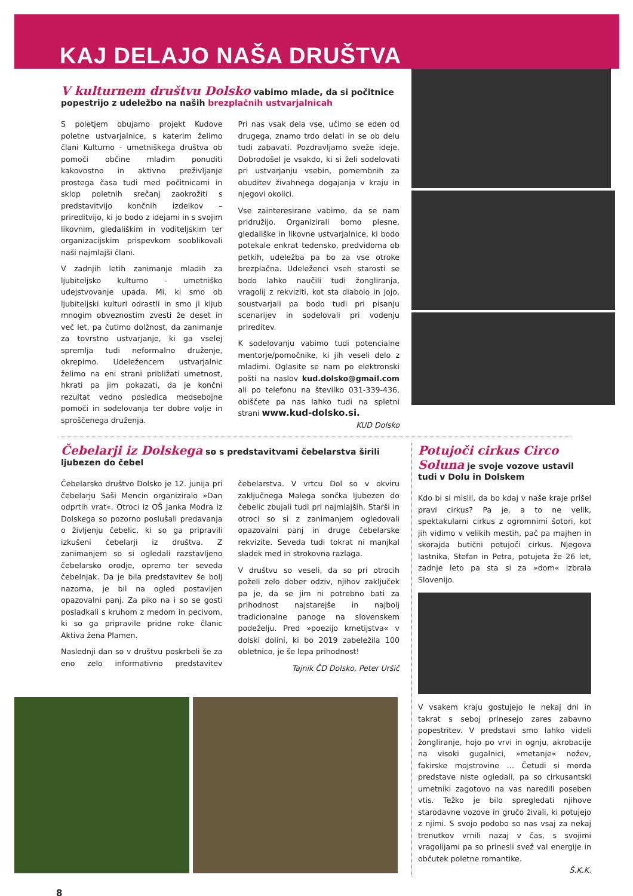KAJ DELAJO NAŠA DRUŠTVA
V kulturnem društvu Dolsko vabimo mlade, da si počitnice popestrijo z udeležbo na naših brezplačnih ustvarjalnicah
S poletjem obujamo projekt Kudove poletne ustvarjalnice, s katerim želimo člani Kulturno - umetniškega društva ob pomoči občine mladim ponuditi kakovostno in aktivno preživljanje prostega časa tudi med počitnicami in sklop poletnih srečanj zaokrožiti s predstavitvijo končnih izdelkov – prireditvijo, ki jo bodo z idejami in s svojim likovnim, gledališkim in voditeljskim ter organizacijskim prispevkom sooblikovali naši najmlajši člani.
V zadnjih letih zanimanje mladih za ljubiteljsko kulturno - umetniško udejstvovanje upada. Mi, ki smo ob ljubiteljski kulturi odrastli in smo ji kljub mnogim obveznostim zvesti že deset in več let, pa čutimo dolžnost, da zanimanje za tovrstno ustvarjanje, ki ga vselej spremlja tudi neformalno druženje, okrepimo. Udeležencem ustvarjalnic želimo na eni strani približati umetnost, hkrati pa jim pokazati, da je končni rezultat vedno posledica medsebojne pomoči in sodelovanja ter dobre volje in sproščenega druženja.
Pri nas vsak dela vse, učimo se eden od drugega, znamo trdo delati in se ob delu tudi zabavati. Pozdravljamo sveže ideje. Dobrodošel je vsakdo, ki si želi sodelovati pri ustvarjanju vsebin, pomembnih za obuditev živahnega dogajanja v kraju in njegovi okolici.
Vse zainteresirane vabimo, da se nam pridružijo. Organizirali bomo plesne, gledališke in likovne ustvarjalnice, ki bodo potekale enkrat tedensko, predvidoma ob petkih, udeležba pa bo za vse otroke brezplačna. Udeleženci vseh starosti se bodo lahko naučili tudi žongliranja, vragolij z rekviziti, kot sta diabolo in jojo, soustvarjali pa bodo tudi pri pisanju scenarijev in sodelovali pri vodenju prireditev.
K sodelovanju vabimo tudi potencialne mentorje/pomočnike, ki jih veseli delo z mladimi. Oglasite se nam po elektronski pošti na naslov kud.dolsko@gmail.com ali po telefonu na številko 031-339-436, obiščete pa nas lahko tudi na spletni strani www.kud-dolsko.si. KUD Dolsko
Čebelarji iz Dolskega so s predstavitvami čebelarstva širili ljubezen do čebel
Čebelarsko društvo Dolsko je 12. junija pri čebelarju Saši Mencin organiziralo »Dan odprtih vrat«. Otroci iz OŠ Janka Modra iz Dolskega so pozorno poslušali predavanja o življenju čebelic, ki so ga pripravili izkušeni čebelarji iz društva. Z zanimanjem so si ogledali razstavljeno čebelarsko orodje, opremo ter seveda čebelnjak. Da je bila predstavitev še bolj nazorna, je bil na ogled postavljen opazovalni panj. Za piko na i so se gosti posladkali s kruhom z medom in pecivom, ki so ga pripravile pridne roke članic Aktiva žena Plamen.
Naslednji dan so v društvu poskrbeli še za eno zelo informativno predstavitev čebelarstva. V vrtcu Dol so v okviru zaključnega Malega sončka ljubezen do čebelic zbujali tudi pri najmlajših. Starši in otroci so si z zanimanjem ogledovali opazovalni panj in druge čebelarske rekvizite. Seveda tudi tokrat ni manjkal sladek med in strokovna razlaga.
V društvu so veseli, da so pri otrocih poželi zelo dober odziv, njihov zaključek pa je, da se jim ni potrebno bati za prihodnost najstarejše in najbolj tradicionalne panoge na slovenskem podeželju. Pred »poezijo kmetijstva« v dolski dolini, ki bo 2019 zabeležila 100 obletnico, je še lepa prihodnost!
Tajnik ČD Dolsko, Peter Uršič
Potujoči cirkus Circo Soluna je svoje vozove ustavil tudi v Dolu in Dolskem
Kdo bi si mislil, da bo kdaj v naše kraje prišel pravi cirkus? Pa je, a to ne velik, spektakularni cirkus z ogromnimi šotori, kot jih vidimo v velikih mestih, pač pa majhen in skorajda butični potujoči cirkus. Njegova lastnika, Stefan in Petra, potujeta že 26 let, zadnje leto pa sta si za »dom« izbrala Slovenijo.
V vsakem kraju gostujejo le nekaj dni in takrat s seboj prinesejo zares zabavno popestritev. V predstavi smo lahko videli žongliranje, hojo po vrvi in ognju, akrobacije na visoki gugalnici, »metanje« nožev, fakirske mojstrovine … Četudi si morda predstave niste ogledali, pa so cirkusantski umetniki zagotovo na vas naredili poseben vtis. Težko je bilo spregledati njihove starodavne vozove in gručo živali, ki potujejo z njimi. S svojo podobo so nas vsaj za nekaj trenutkov vrnili nazaj v čas, s svojimi vragolijami pa so prinesli svež val energije in občutek poletne romantike.
Š.K.K.
8